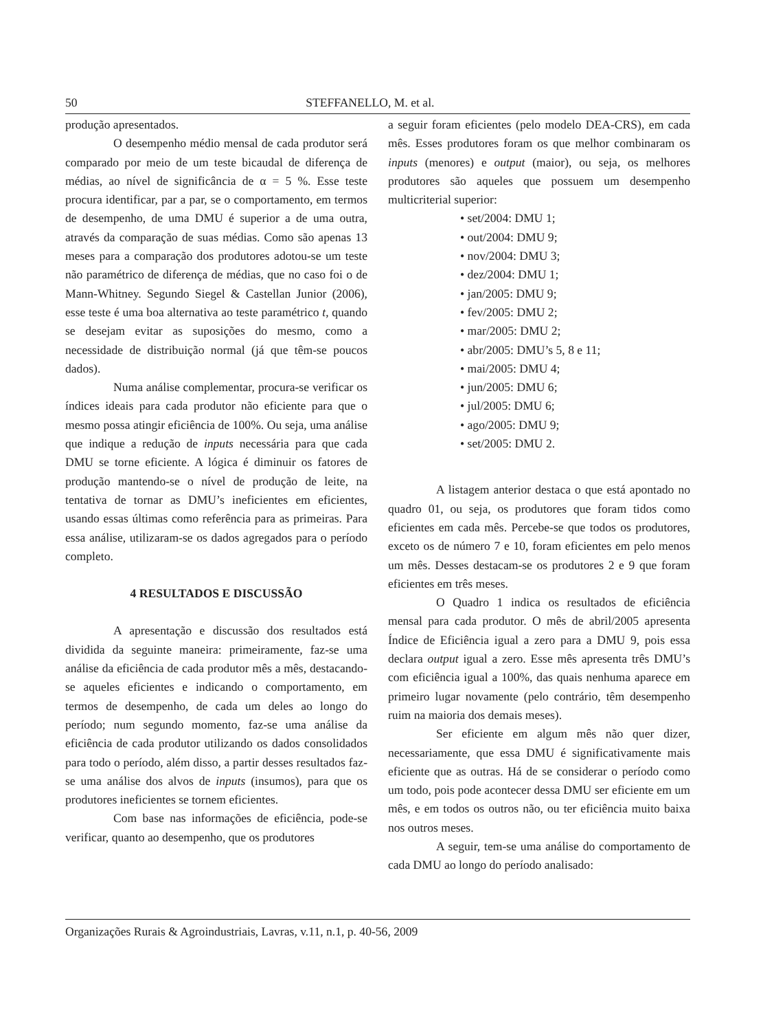50 STEFFANELLO, M. et al.
produção apresentados.
O desempenho médio mensal de cada produtor será comparado por meio de um teste bicaudal de diferença de médias, ao nível de significância de α = 5 %. Esse teste procura identificar, par a par, se o comportamento, em termos de desempenho, de uma DMU é superior a de uma outra, através da comparação de suas médias. Como são apenas 13 meses para a comparação dos produtores adotou-se um teste não paramétrico de diferença de médias, que no caso foi o de Mann-Whitney. Segundo Siegel & Castellan Junior (2006), esse teste é uma boa alternativa ao teste paramétrico t, quando se desejam evitar as suposições do mesmo, como a necessidade de distribuição normal (já que têm-se poucos dados).
Numa análise complementar, procura-se verificar os índices ideais para cada produtor não eficiente para que o mesmo possa atingir eficiência de 100%. Ou seja, uma análise que indique a redução de inputs necessária para que cada DMU se torne eficiente. A lógica é diminuir os fatores de produção mantendo-se o nível de produção de leite, na tentativa de tornar as DMU’s ineficientes em eficientes, usando essas últimas como referência para as primeiras. Para essa análise, utilizaram-se os dados agregados para o período completo.
4 RESULTADOS E DISCUSSÃO
A apresentação e discussão dos resultados está dividida da seguinte maneira: primeiramente, faz-se uma análise da eficiência de cada produtor mês a mês, destacando-se aqueles eficientes e indicando o comportamento, em termos de desempenho, de cada um deles ao longo do período; num segundo momento, faz-se uma análise da eficiência de cada produtor utilizando os dados consolidados para todo o período, além disso, a partir desses resultados faz-se uma análise dos alvos de inputs (insumos), para que os produtores ineficientes se tornem eficientes.
Com base nas informações de eficiência, pode-se verificar, quanto ao desempenho, que os produtores
a seguir foram eficientes (pelo modelo DEA-CRS), em cada mês. Esses produtores foram os que melhor combinaram os inputs (menores) e output (maior), ou seja, os melhores produtores são aqueles que possuem um desempenho multicriterial superior:
• set/2004: DMU 1;
• out/2004: DMU 9;
• nov/2004: DMU 3;
• dez/2004: DMU 1;
• jan/2005: DMU 9;
• fev/2005: DMU 2;
• mar/2005: DMU 2;
• abr/2005: DMU’s 5, 8 e 11;
• mai/2005: DMU 4;
• jun/2005: DMU 6;
• jul/2005: DMU 6;
• ago/2005: DMU 9;
• set/2005: DMU 2.
A listagem anterior destaca o que está apontado no quadro 01, ou seja, os produtores que foram tidos como eficientes em cada mês. Percebe-se que todos os produtores, exceto os de número 7 e 10, foram eficientes em pelo menos um mês. Desses destacam-se os produtores 2 e 9 que foram eficientes em três meses.
O Quadro 1 indica os resultados de eficiência mensal para cada produtor. O mês de abril/2005 apresenta Índice de Eficiência igual a zero para a DMU 9, pois essa declara output igual a zero. Esse mês apresenta três DMU’s com eficiência igual a 100%, das quais nenhuma aparece em primeiro lugar novamente (pelo contrário, têm desempenho ruim na maioria dos demais meses).
Ser eficiente em algum mês não quer dizer, necessariamente, que essa DMU é significativamente mais eficiente que as outras. Há de se considerar o período como um todo, pois pode acontecer dessa DMU ser eficiente em um mês, e em todos os outros não, ou ter eficiência muito baixa nos outros meses.
A seguir, tem-se uma análise do comportamento de cada DMU ao longo do período analisado:
Organizações Rurais & Agroindustriais, Lavras, v.11, n.1, p. 40-56, 2009